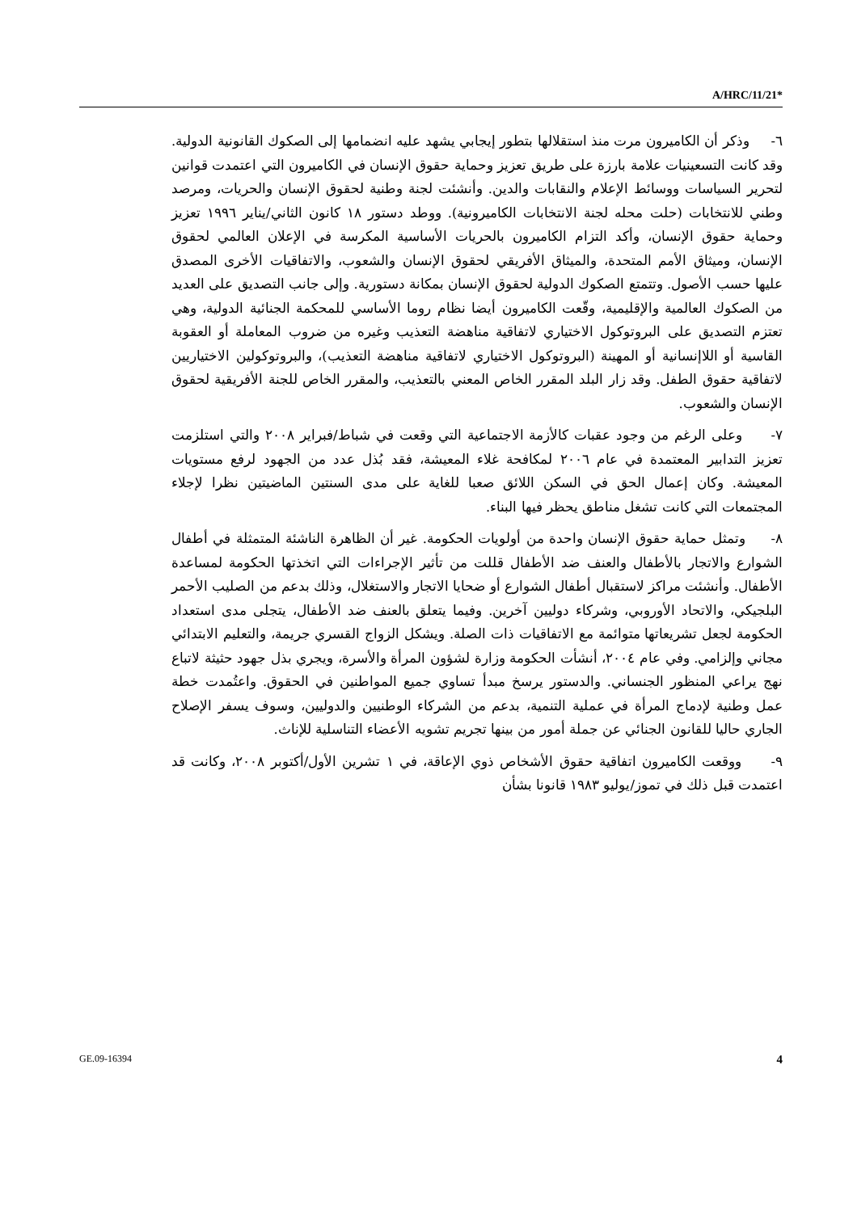A/HRC/11/21*
٦- وذكر أن الكاميرون مرت منذ استقلالها بتطور إيجابي يشهد عليه انضمامها إلى الصكوك القانونية الدولية. وقد كانت التسعينيات علامة بارزة على طريق تعزيز وحماية حقوق الإنسان في الكاميرون التي اعتمدت قوانين لتحرير السياسات ووسائط الإعلام والنقابات والدين. وأنشئت لجنة وطنية لحقوق الإنسان والحريات، ومرصد وطني للانتخابات (حلت محله لجنة الانتخابات الكاميرونية). ووطد دستور ١٨ كانون الثاني/يناير ١٩٩٦ تعزيز وحماية حقوق الإنسان، وأكد التزام الكاميرون بالحريات الأساسية المكرسة في الإعلان العالمي لحقوق الإنسان، وميثاق الأمم المتحدة، والميثاق الأفريقي لحقوق الإنسان والشعوب، والاتفاقيات الأخرى المصدق عليها حسب الأصول. وتتمتع الصكوك الدولية لحقوق الإنسان بمكانة دستورية. وإلى جانب التصديق على العديد من الصكوك العالمية والإقليمية، وقّعت الكاميرون أيضا نظام روما الأساسي للمحكمة الجنائية الدولية، وهي تعتزم التصديق على البروتوكول الاختياري لاتفاقية مناهضة التعذيب وغيره من ضروب المعاملة أو العقوبة القاسية أو اللاإنسانية أو المهينة (البروتوكول الاختياري لاتفاقية مناهضة التعذيب)، والبروتوكولين الاختياريين لاتفاقية حقوق الطفل. وقد زار البلد المقرر الخاص المعني بالتعذيب، والمقرر الخاص للجنة الأفريقية لحقوق الإنسان والشعوب.
٧- وعلى الرغم من وجود عقبات كالأزمة الاجتماعية التي وقعت في شباط/فبراير ٢٠٠٨ والتي استلزمت تعزيز التدابير المعتمدة في عام ٢٠٠٦ لمكافحة غلاء المعيشة، فقد بُذل عدد من الجهود لرفع مستويات المعيشة. وكان إعمال الحق في السكن اللائق صعبا للغاية على مدى السنتين الماضيتين نظرا لإجلاء المجتمعات التي كانت تشغل مناطق يحظر فيها البناء.
٨- وتمثل حماية حقوق الإنسان واحدة من أولويات الحكومة. غير أن الظاهرة الناشئة المتمثلة في أطفال الشوارع والاتجار بالأطفال والعنف ضد الأطفال قللت من تأثير الإجراءات التي اتخذتها الحكومة لمساعدة الأطفال. وأنشئت مراكز لاستقبال أطفال الشوارع أو ضحايا الاتجار والاستغلال، وذلك بدعم من الصليب الأحمر البلجيكي، والاتحاد الأوروبي، وشركاء دوليين آخرين. وفيما يتعلق بالعنف ضد الأطفال، يتجلى مدى استعداد الحكومة لجعل تشريعاتها متوائمة مع الاتفاقيات ذات الصلة. ويشكل الزواج القسري جريمة، والتعليم الابتدائي مجاني وإلزامي. وفي عام ٢٠٠٤، أنشأت الحكومة وزارة لشؤون المرأة والأسرة، ويجري بذل جهود حثيثة لاتباع نهج يراعي المنظور الجنساني. والدستور يرسخ مبدأ تساوي جميع المواطنين في الحقوق. واعتُمدت خطة عمل وطنية لإدماج المرأة في عملية التنمية، بدعم من الشركاء الوطنيين والدوليين، وسوف يسفر الإصلاح الجاري حاليا للقانون الجنائي عن جملة أمور من بينها تجريم تشويه الأعضاء التناسلية للإناث.
٩- ووقعت الكاميرون اتفاقية حقوق الأشخاص ذوي الإعاقة، في ١ تشرين الأول/أكتوبر ٢٠٠٨، وكانت قد اعتمدت قبل ذلك في تموز/يوليو ١٩٨٣ قانونا بشأن
GE.09-16394 4